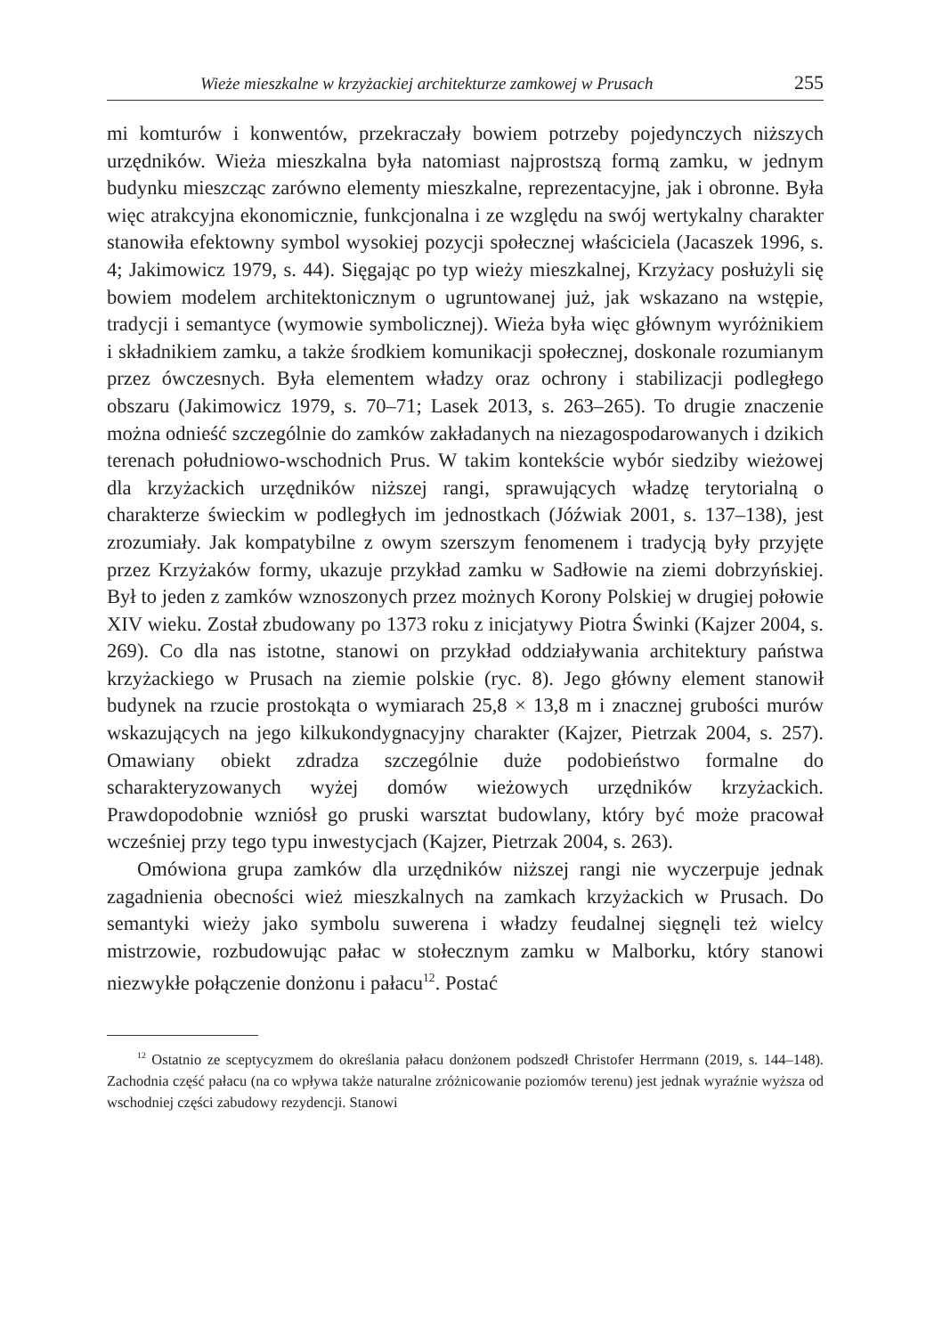Wieże mieszkalne w krzyżackiej architekturze zamkowej w Prusach 255
mi komturów i konwentów, przekraczały bowiem potrzeby pojedynczych niższych urzędników. Wieża mieszkalna była natomiast najprostszą formą zamku, w jednym budynku mieszcząc zarówno elementy mieszkalne, reprezentacyjne, jak i obronne. Była więc atrakcyjna ekonomicznie, funkcjonalna i ze względu na swój wertykalny charakter stanowiła efektowny symbol wysokiej pozycji społecznej właściciela (Jacaszek 1996, s. 4; Jakimowicz 1979, s. 44). Sięgając po typ wieży mieszkalnej, Krzyżacy posłużyli się bowiem modelem architektonicznym o ugruntowanej już, jak wskazano na wstępie, tradycji i semantyce (wymowie symbolicznej). Wieża była więc głównym wyróżnikiem i składnikiem zamku, a także środkiem komunikacji społecznej, doskonale rozumianym przez ówczesnych. Była elementem władzy oraz ochrony i stabilizacji podległego obszaru (Jakimowicz 1979, s. 70–71; Lasek 2013, s. 263–265). To drugie znaczenie można odnieść szczególnie do zamków zakładanych na niezagospodarowanych i dzikich terenach południowo-wschodnich Prus. W takim kontekście wybór siedziby wieżowej dla krzyżackich urzędników niższej rangi, sprawujących władzę terytorialną o charakterze świeckim w podległych im jednostkach (Jóźwiak 2001, s. 137–138), jest zrozumiały. Jak kompatybilne z owym szerszym fenomenem i tradycją były przyjęte przez Krzyżaków formy, ukazuje przykład zamku w Sadłowie na ziemi dobrzyńskiej. Był to jeden z zamków wznoszonych przez możnych Korony Polskiej w drugiej połowie XIV wieku. Został zbudowany po 1373 roku z inicjatywy Piotra Świnki (Kajzer 2004, s. 269). Co dla nas istotne, stanowi on przykład oddziaływania architektury państwa krzyżackiego w Prusach na ziemie polskie (ryc. 8). Jego główny element stanowił budynek na rzucie prostokąta o wymiarach 25,8 × 13,8 m i znacznej grubości murów wskazujących na jego kilkukondygnacyjny charakter (Kajzer, Pietrzak 2004, s. 257). Omawiany obiekt zdradza szczególnie duże podobieństwo formalne do scharakteryzowanych wyżej domów wieżowych urzędników krzyżackich. Prawdopodobnie wzniósł go pruski warsztat budowlany, który być może pracował wcześniej przy tego typu inwestycjach (Kajzer, Pietrzak 2004, s. 263).
Omówiona grupa zamków dla urzędników niższej rangi nie wyczerpuje jednak zagadnienia obecności wież mieszkalnych na zamkach krzyżackich w Prusach. Do semantyki wieży jako symbolu suwerena i władzy feudalnej sięgnęli też wielcy mistrzowie, rozbudowując pałac w stołecznym zamku w Malborku, który stanowi niezwykłe połączenie donżonu i pałacu<sup>12</sup>. Postać
<sup>12</sup> Ostatnio ze sceptycyzmem do określania pałacu donżonem podszedł Christofer Herrmann (2019, s. 144–148). Zachodnia część pałacu (na co wpływa także naturalne zróżnicowanie poziomów terenu) jest jednak wyraźnie wyższa od wschodniej części zabudowy rezydencji. Stanowi